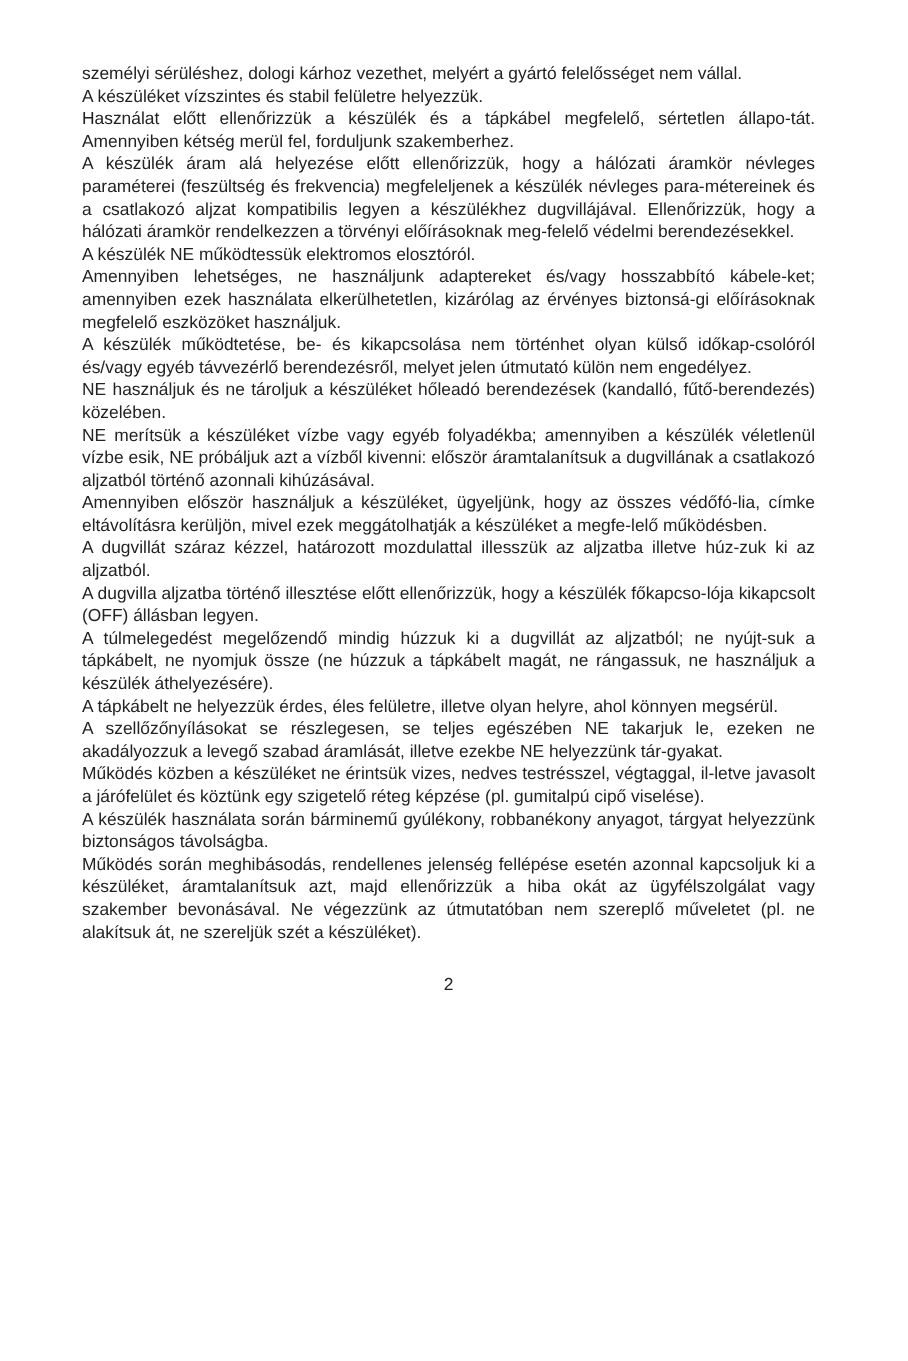személyi sérüléshez, dologi kárhoz vezethet, melyért a gyártó felelősséget nem vállal.
A készüléket vízszintes és stabil felületre helyezzük.
Használat előtt ellenőrizzük a készülék és a tápkábel megfelelő, sértetlen állapo-tát. Amennyiben kétség merül fel, forduljunk szakemberhez.
A készülék áram alá helyezése előtt ellenőrizzük, hogy a hálózati áramkör névleges paraméterei (feszültség és frekvencia) megfeleljenek a készülék névleges para-métereinek és a csatlakozó aljzat kompatibilis legyen a készülékhez dugvillájával. Ellenőrizzük, hogy a hálózati áramkör rendelkezzen a törvényi előírásoknak meg-felelő védelmi berendezésekkel.
A készülék NE működtessük elektromos elosztóról.
Amennyiben lehetséges, ne használjunk adaptereket és/vagy hosszabbító kábele-ket; amennyiben ezek használata elkerülhetetlen, kizárólag az érvényes biztonsá-gi előírásoknak megfelelő eszközöket használjuk.
A készülék működtetése, be- és kikapcsolása nem történhet olyan külső időkap-csolóról és/vagy egyéb távvezérlő berendezésről, melyet jelen útmutató külön nem engedélyez.
NE használjuk és ne tároljuk a készüléket hőleadó berendezések (kandalló, fűtő-berendezés) közelében.
NE merítsük a készüléket vízbe vagy egyéb folyadékba; amennyiben a készülék véletlenül vízbe esik, NE próbáljuk azt a vízből kivenni: először áramtalanítsuk a dugvillának a csatlakozó aljzatból történő azonnali kihúzásával.
Amennyiben először használjuk a készüléket, ügyeljünk, hogy az összes védőfó-lia, címke eltávolításra kerüljön, mivel ezek meggátolhatják a készüléket a megfe-lelő működésben.
A dugvillát száraz kézzel, határozott mozdulattal illesszük az aljzatba illetve húz-zuk ki az aljzatból.
A dugvilla aljzatba történő illesztése előtt ellenőrizzük, hogy a készülék főkapcso-lója kikapcsolt (OFF) állásban legyen.
A túlmelegedést megelőzendő mindig húzzuk ki a dugvillát az aljzatból; ne nyújt-suk a tápkábelt, ne nyomjuk össze (ne húzzuk a tápkábelt magát, ne rángassuk, ne használjuk a készülék áthelyezésére).
A tápkábelt ne helyezzük érdes, éles felületre, illetve olyan helyre, ahol könnyen megsérül.
A szellőzőnyílásokat se részlegesen, se teljes egészében NE takarjuk le, ezeken ne akadályozzuk a levegő szabad áramlását, illetve ezekbe NE helyezzünk tár-gyakat.
Működés közben a készüléket ne érintsük vizes, nedves testrésszel, végtaggal, il-letve javasolt a járófelület és köztünk egy szigetelő réteg képzése (pl. gumitalpú cipő viselése).
A készülék használata során bárminemű gyúlékony, robbanékony anyagot, tárgyat helyezzünk biztonságos távolságba.
Működés során meghibásodás, rendellenes jelenség fellépése esetén azonnal kapcsoljuk ki a készüléket, áramtalanítsuk azt, majd ellenőrizzük a hiba okát az ügyfélszolgálat vagy szakember bevonásával. Ne végezzünk az útmutatóban nem szereplő műveletet (pl. ne alakítsuk át, ne szereljük szét a készüléket).
2